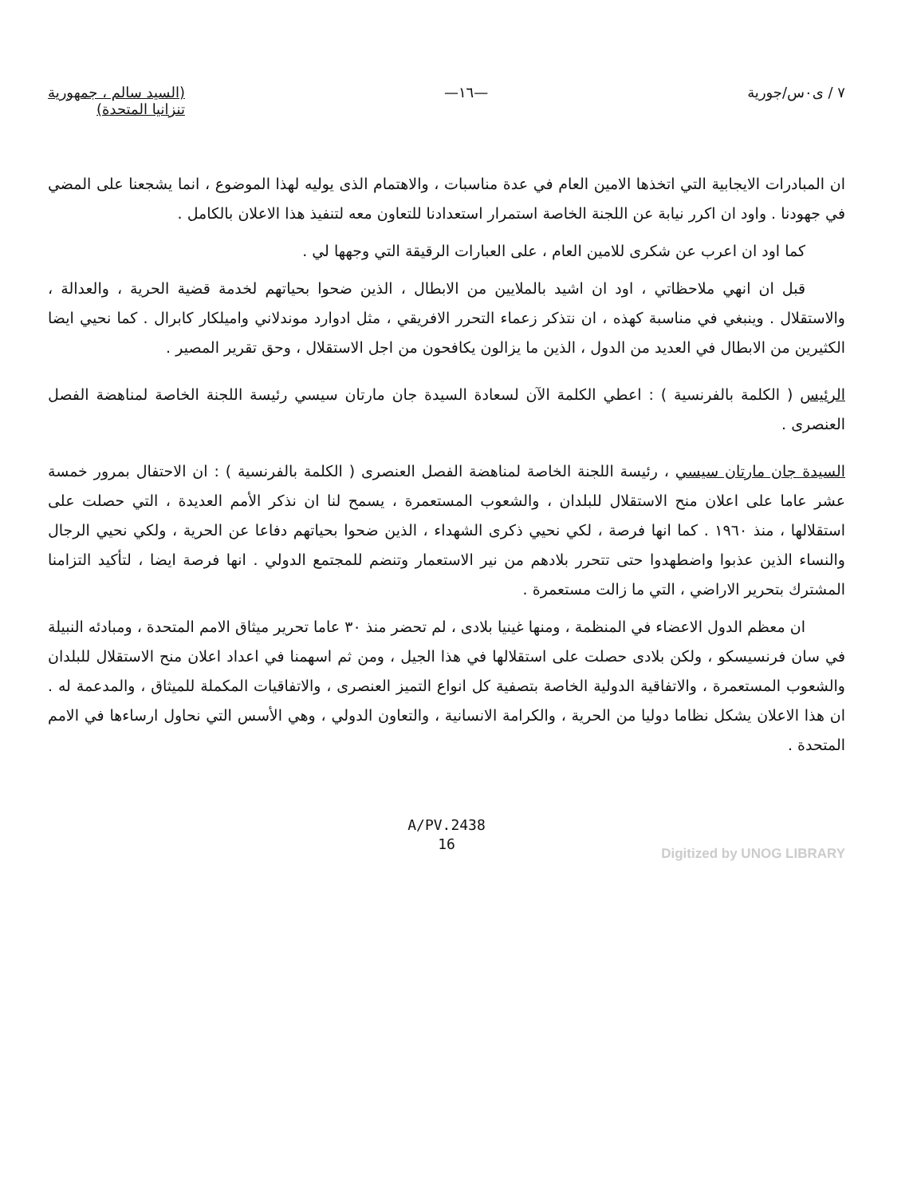٧ / ى٠س/جورية —١٦— (السيد سالم ، جمهورية
تنزانيا المتحدة)
ان المبادرات الايجابية التي اتخذها الامين العام في عدة مناسبات ، والاهتمام الذى يوليه لهذا الموضوع ، انما يشجعنا على المضي في جهودنا . واود ان اكرر نيابة عن اللجنة الخاصة استمرار استعدادنا للتعاون معه لتنفيذ هذا الاعلان بالكامل .
كما اود ان اعرب عن شكرى للامين العام ، على العبارات الرقيقة التي وجهها لي .
قبل ان انهي ملاحظاتي ، اود ان اشيد بالملايين من الابطال ، الذين ضحوا بحياتهم لخدمة قضية الحرية ، والعدالة ، والاستقلال . وينبغي في مناسبة كهذه ، ان نتذكر زعماء التحرر الافريقي ، مثل ادوارد موندلاني واميلكار كابرال . كما نحيي ايضا الكثيرين من الابطال في العديد من الدول ، الذين ما يزالون يكافحون من اجل الاستقلال ، وحق تقرير المصير .
الرئيس ( الكلمة بالفرنسية ) : اعطي الكلمة الآن لسعادة السيدة جان مارتان سيسي رئيسة اللجنة الخاصة لمناهضة الفصل العنصرى .
السيدة جان مارتان سيسي ، رئيسة اللجنة الخاصة لمناهضة الفصل العنصرى ( الكلمة بالفرنسية ) : ان الاحتفال بمرور خمسة عشر عاما على اعلان منح الاستقلال للبلدان ، والشعوب المستعمرة ، يسمح لنا ان نذكر الأمم العديدة ، التي حصلت على استقلالها ، منذ ١٩٦٠ . كما انها فرصة ، لكي نحيي ذكرى الشهداء ، الذين ضحوا بحياتهم دفاعا عن الحرية ، ولكي نحيي الرجال والنساء الذين عذبوا واضطهدوا حتى تتحرر بلادهم من نير الاستعمار وتنضم للمجتمع الدولي . انها فرصة ايضا ، لتأكيد التزامنا المشترك بتحرير الاراضي ، التي ما زالت مستعمرة .
ان معظم الدول الاعضاء في المنظمة ، ومنها غينيا بلادى ، لم تحضر منذ ٣٠ عاما تحرير ميثاق الامم المتحدة ، ومبادئه النبيلة في سان فرنسيسكو ، ولكن بلادى حصلت على استقلالها في هذا الجيل ، ومن ثم اسهمنا في اعداد اعلان منح الاستقلال للبلدان والشعوب المستعمرة ، والاتفاقية الدولية الخاصة بتصفية كل انواع التميز العنصرى ، والاتفاقيات المكملة للميثاق ، والمدعمة له . ان هذا الاعلان يشكل نظاما دوليا من الحرية ، والكرامة الانسانية ، والتعاون الدولي ، وهي الأسس التي نحاول ارساءها في الامم المتحدة .
A/PV.2438
16
Digitized by UNOG LIBRARY